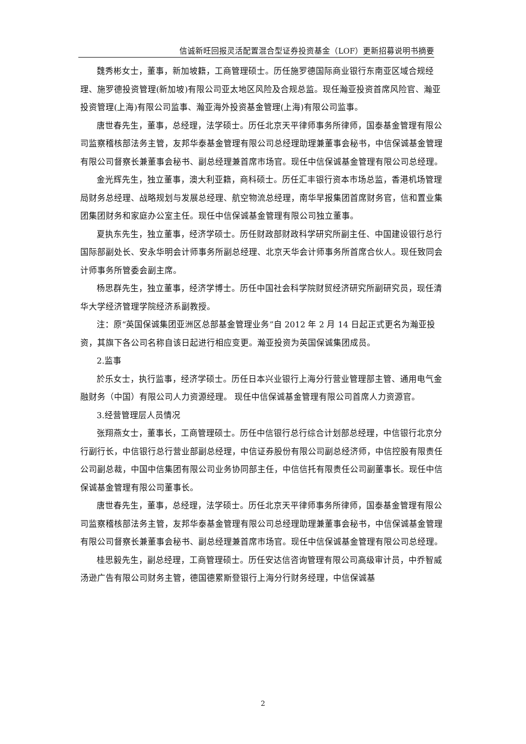信诚新旺回报灵活配置混合型证券投资基金（LOF）更新招募说明书摘要
魏秀彬女士，董事，新加坡籍，工商管理硕士。历任施罗德国际商业银行东南亚区域合规经理、施罗德投资管理(新加坡)有限公司亚太地区风险及合规总监。现任瀚亚投资首席风险官、瀚亚投资管理(上海)有限公司监事、瀚亚海外投资基金管理(上海)有限公司监事。
唐世春先生，董事，总经理，法学硕士。历任北京天平律师事务所律师，国泰基金管理有限公司监察稽核部法务主管，友邦华泰基金管理有限公司总经理助理兼董事会秘书，中信保诚基金管理有限公司督察长兼董事会秘书、副总经理兼首席市场官。现任中信保诚基金管理有限公司总经理。
金光辉先生，独立董事，澳大利亚籍，商科硕士。历任汇丰银行资本市场总监，香港机场管理局财务总经理、战略规划与发展总经理、航空物流总经理，南华早报集团首席财务官，信和置业集团集团财务和家庭办公室主任。现任中信保诚基金管理有限公司独立董事。
夏执东先生，独立董事，经济学硕士。历任财政部财政科学研究所副主任、中国建设银行总行国际部副处长、安永华明会计师事务所副总经理、北京天华会计师事务所首席合伙人。现任致同会计师事务所管委会副主席。
杨思群先生，独立董事，经济学博士。历任中国社会科学院财贸经济研究所副研究员，现任清华大学经济管理学院经济系副教授。
注：原“英国保诚集团亚洲区总部基金管理业务”自 2012 年 2 月 14 日起正式更名为瀚亚投资，其旗下各公司名称自该日起进行相应变更。瀚亚投资为英国保诚集团成员。
2.监事
於乐女士，执行监事，经济学硕士。历任日本兴业银行上海分行营业管理部主管、通用电气金融财务（中国）有限公司人力资源经理。 现任中信保诚基金管理有限公司首席人力资源官。
3.经营管理层人员情况
张翔燕女士，董事长，工商管理硕士。历任中信银行总行综合计划部总经理，中信银行北京分行副行长，中信银行总行营业部副总经理，中信证券股份有限公司副总经济师，中信控股有限责任公司副总裁，中国中信集团有限公司业务协同部主任，中信信托有限责任公司副董事长。现任中信保诚基金管理有限公司董事长。
唐世春先生，董事，总经理，法学硕士。历任北京天平律师事务所律师，国泰基金管理有限公司监察稽核部法务主管，友邦华泰基金管理有限公司总经理助理兼董事会秘书，中信保诚基金管理有限公司督察长兼董事会秘书、副总经理兼首席市场官。现任中信保诚基金管理有限公司总经理。
桂思毅先生，副总经理，工商管理硕士。历任安达信咨询管理有限公司高级审计员，中乔智威汤逊广告有限公司财务主管，德国德累斯登银行上海分行财务经理，中信保诚基
2